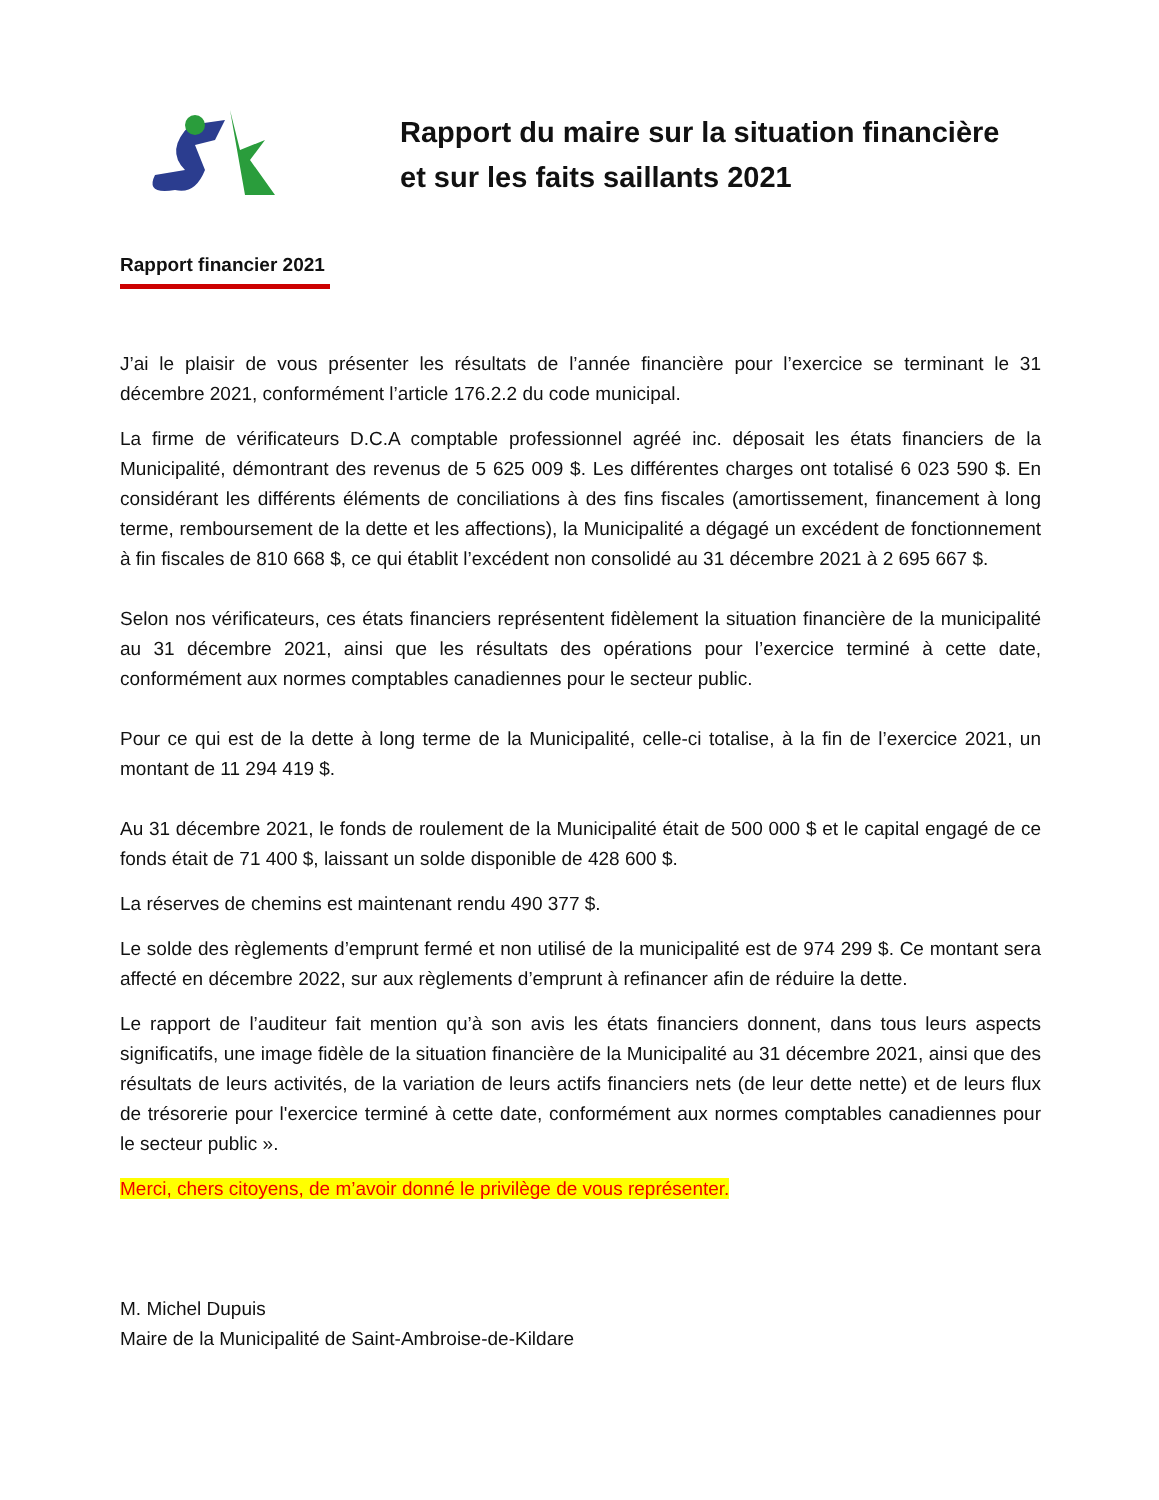Rapport du maire sur la situation financière
et sur les faits saillants 2021
Rapport financier 2021
J’ai le plaisir de vous présenter les résultats de l’année financière pour l’exercice se terminant le 31 décembre 2021, conformément l’article 176.2.2 du code municipal.
La firme de vérificateurs D.C.A comptable professionnel agréé inc. déposait les états financiers de la Municipalité, démontrant des revenus de 5 625 009 $. Les différentes charges ont totalisé 6 023 590 $. En considérant les différents éléments de conciliations à des fins fiscales (amortissement, financement à long terme, remboursement de la dette et les affections), la Municipalité a dégagé un excédent de fonctionnement à fin fiscales de 810 668 $, ce qui établit l’excédent non consolidé au 31 décembre 2021 à 2 695 667 $.
Selon nos vérificateurs, ces états financiers représentent fidèlement la situation financière de la municipalité au 31 décembre 2021, ainsi que les résultats des opérations pour l’exercice terminé à cette date, conformément aux normes comptables canadiennes pour le secteur public.
Pour ce qui est de la dette à long terme de la Municipalité, celle-ci totalise, à la fin de l’exercice 2021, un montant de 11 294 419 $.
Au 31 décembre 2021, le fonds de roulement de la Municipalité était de 500 000 $ et le capital engagé de ce fonds était de 71 400 $, laissant un solde disponible de 428 600 $.
La réserves de chemins est maintenant rendu 490 377 $.
Le solde des règlements d’emprunt fermé et non utilisé de la municipalité est de 974 299 $. Ce montant sera affecté en décembre 2022, sur aux règlements d’emprunt à refinancer afin de réduire la dette.
Le rapport de l’auditeur fait mention qu’à son avis les états financiers donnent, dans tous leurs aspects significatifs, une image fidèle de la situation financière de la Municipalité au 31 décembre 2021, ainsi que des résultats de leurs activités, de la variation de leurs actifs financiers nets (de leur dette nette) et de leurs flux de trésorerie pour l'exercice terminé à cette date, conformément aux normes comptables canadiennes pour le secteur public ».
Merci, chers citoyens, de m’avoir donné le privilège de vous représenter.
M. Michel Dupuis
Maire de la Municipalité de Saint-Ambroise-de-Kildare